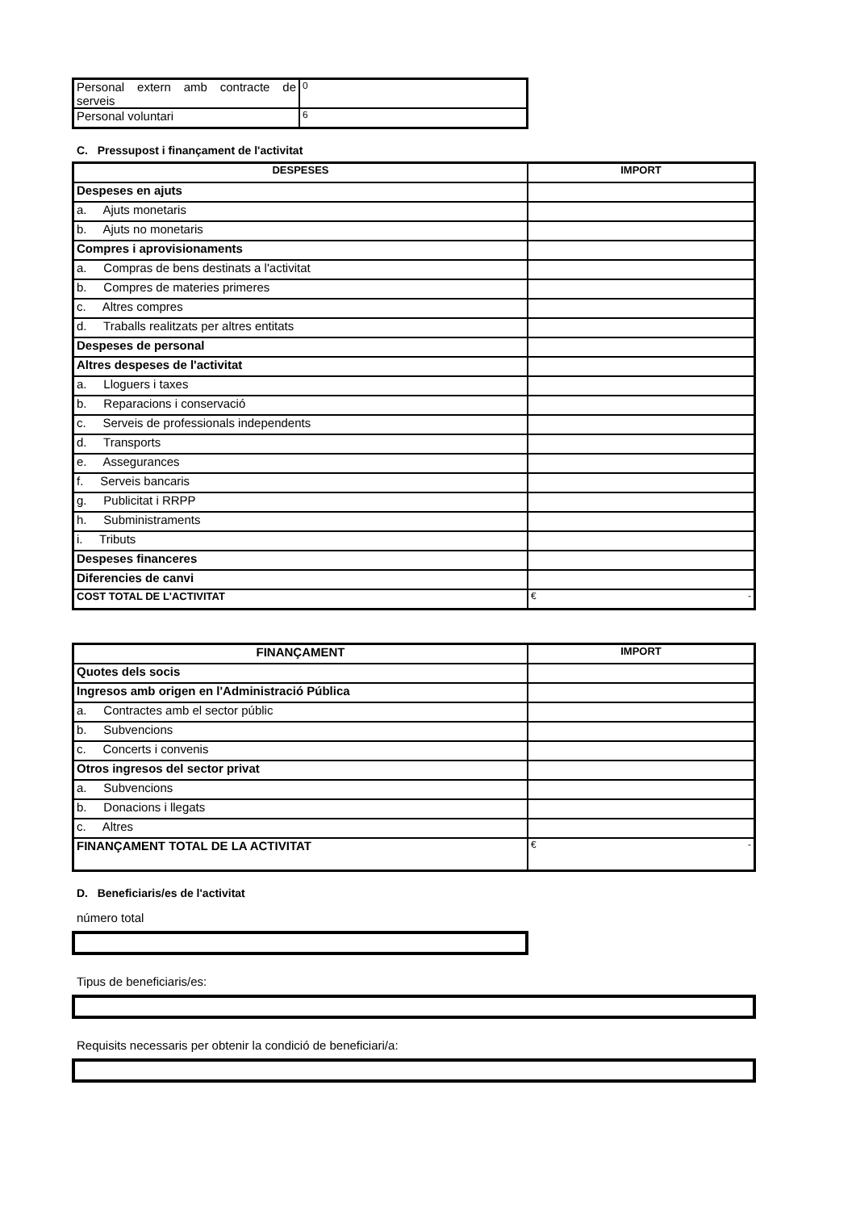| Personal extern amb contracte de serveis | 0 |
| Personal voluntari | 6 |
C. Pressupost i finançament de l'activitat
| DESPESES | IMPORT |
| --- | --- |
| Despeses en ajuts | |
| a. Ajuts monetaris | |
| b. Ajuts no monetaris | |
| Compres i aprovisionaments | |
| a. Compras de bens destinats a l'activitat | |
| b. Compres de materies primeres | |
| c. Altres compres | |
| d. Traballs realitzats per altres entitats | |
| Despeses de personal | |
| Altres despeses de l'activitat | |
| a. Lloguers i taxes | |
| b. Reparacions i conservació | |
| c. Serveis de professionals independents | |
| d. Transports | |
| e. Assegurances | |
| f. Serveis bancaris | |
| g. Publicitat i RRPP | |
| h. Subministraments | |
| i. Tributs | |
| Despeses financeres | |
| Diferencies de canvi | |
| COST TOTAL DE L'ACTIVITAT | € - |
| FINANÇAMENT | IMPORT |
| --- | --- |
| Quotes dels socis | |
| Ingresos amb origen en l'Administració Pública | |
| a. Contractes amb el sector públic | |
| b. Subvencions | |
| c. Concerts i convenis | |
| Otros ingresos del sector privat | |
| a. Subvencions | |
| b. Donacions i llegats | |
| c. Altres | |
| FINANÇAMENT TOTAL DE LA ACTIVITAT | € - |
D. Beneficiaris/es de l'activitat
número total
Tipus de beneficiaris/es:
Requisits necessaris per obtenir la condició de beneficiari/a: